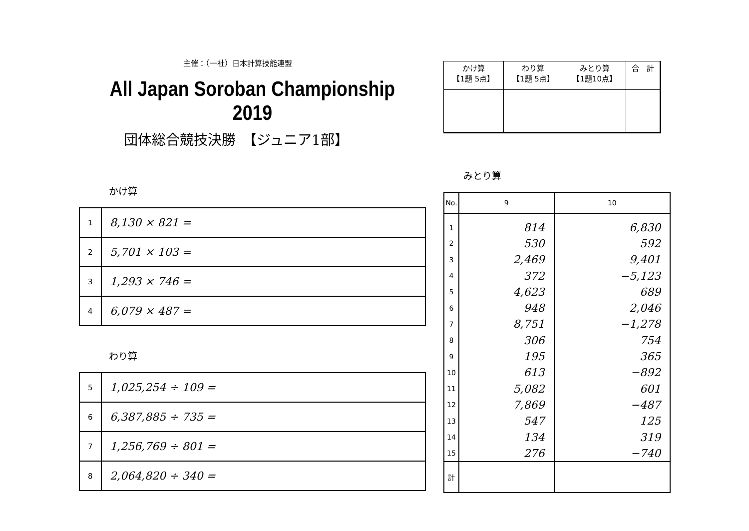主催：（一社）日本計算技能連盟
All Japan Soroban Championship 2019
団体総合競技決勝　【ジュニア1部】
かけ算
| 1 | 8,130 × 821 = |
| 2 | 5,701 × 103 = |
| 3 | 1,293 × 746 = |
| 4 | 6,079 × 487 = |
わり算
| 5 | 1,025,254 ÷ 109 = |
| 6 | 6,387,885 ÷ 735 = |
| 7 | 1,256,769 ÷ 801 = |
| 8 | 2,064,820 ÷ 340 = |
| かけ算 【1題 5点】 | わり算 【1題 5点】 | みとり算 【1題10点】 | 合 計 |
みとり算
| No. | 9 | 10 |
| --- | --- | --- |
| 1 | 814 | 6,830 |
| 2 | 530 | 592 |
| 3 | 2,469 | 9,401 |
| 4 | 372 | −5,123 |
| 5 | 4,623 | 689 |
| 6 | 948 | 2,046 |
| 7 | 8,751 | −1,278 |
| 8 | 306 | 754 |
| 9 | 195 | 365 |
| 10 | 613 | −892 |
| 11 | 5,082 | 601 |
| 12 | 7,869 | −487 |
| 13 | 547 | 125 |
| 14 | 134 | 319 |
| 15 | 276 | −740 |
| 計 | | |